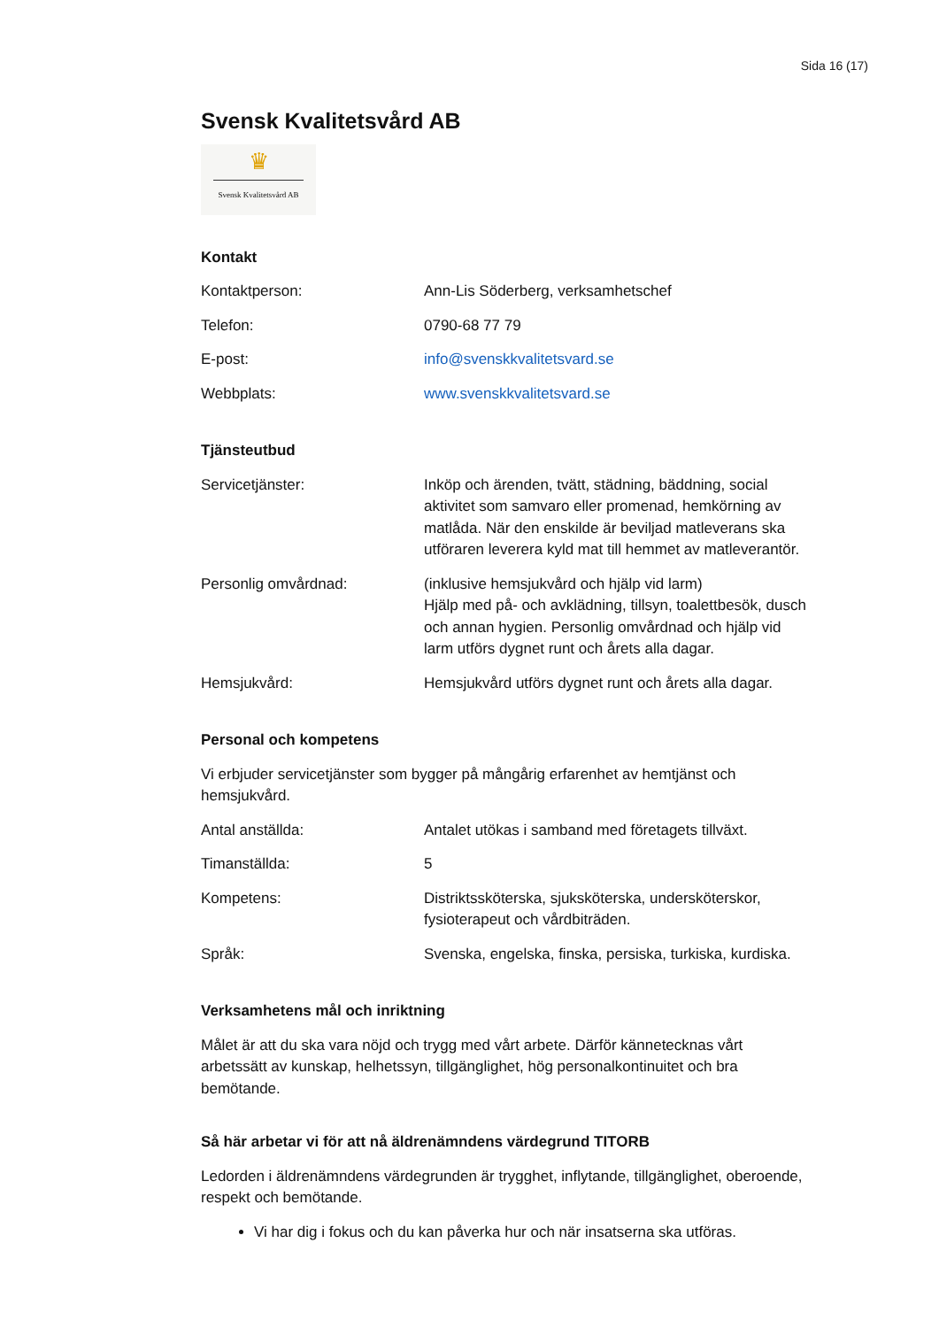Sida 16 (17)
Svensk Kvalitetsvård AB
♛
Svensk Kvalitetsvård AB
Kontakt
| Kontaktperson: | Ann-Lis Söderberg, verksamhetschef |
| Telefon: | 0790-68 77 79 |
| E-post: | info@svenskkvalitetsvard.se |
| Webbplats: | www.svenskkvalitetsvard.se |
Tjänsteutbud
| Servicetjänster: | Inköp och ärenden, tvätt, städning, bäddning, social aktivitet som samvaro eller promenad, hemkörning av matlåda. När den enskilde är beviljad matleverans ska utföraren leverera kyld mat till hemmet av matleverantör. |
| Personlig omvårdnad: | (inklusive hemsjukvård och hjälp vid larm) Hjälp med på- och avklädning, tillsyn, toalettbesök, dusch och annan hygien. Personlig omvårdnad och hjälp vid larm utförs dygnet runt och årets alla dagar. |
| Hemsjukvård: | Hemsjukvård utförs dygnet runt och årets alla dagar. |
Personal och kompetens
Vi erbjuder servicetjänster som bygger på mångårig erfarenhet av hemtjänst och hemsjukvård.
| Antal anställda: | Antalet utökas i samband med företagets tillväxt. |
| Timanställda: | 5 |
| Kompetens: | Distriktssköterska, sjuksköterska, undersköterskor, fysioterapeut och vårdbiträden. |
| Språk: | Svenska, engelska, finska, persiska, turkiska, kurdiska. |
Verksamhetens mål och inriktning
Målet är att du ska vara nöjd och trygg med vårt arbete. Därför kännetecknas vårt arbetssätt av kunskap, helhetssyn, tillgänglighet, hög personalkontinuitet och bra bemötande.
Så här arbetar vi för att nå äldrenämndens värdegrund TITORB
Ledorden i äldrenämndens värdegrunden är trygghet, inflytande, tillgänglighet, oberoende, respekt och bemötande.
Vi har dig i fokus och du kan påverka hur och när insatserna ska utföras.